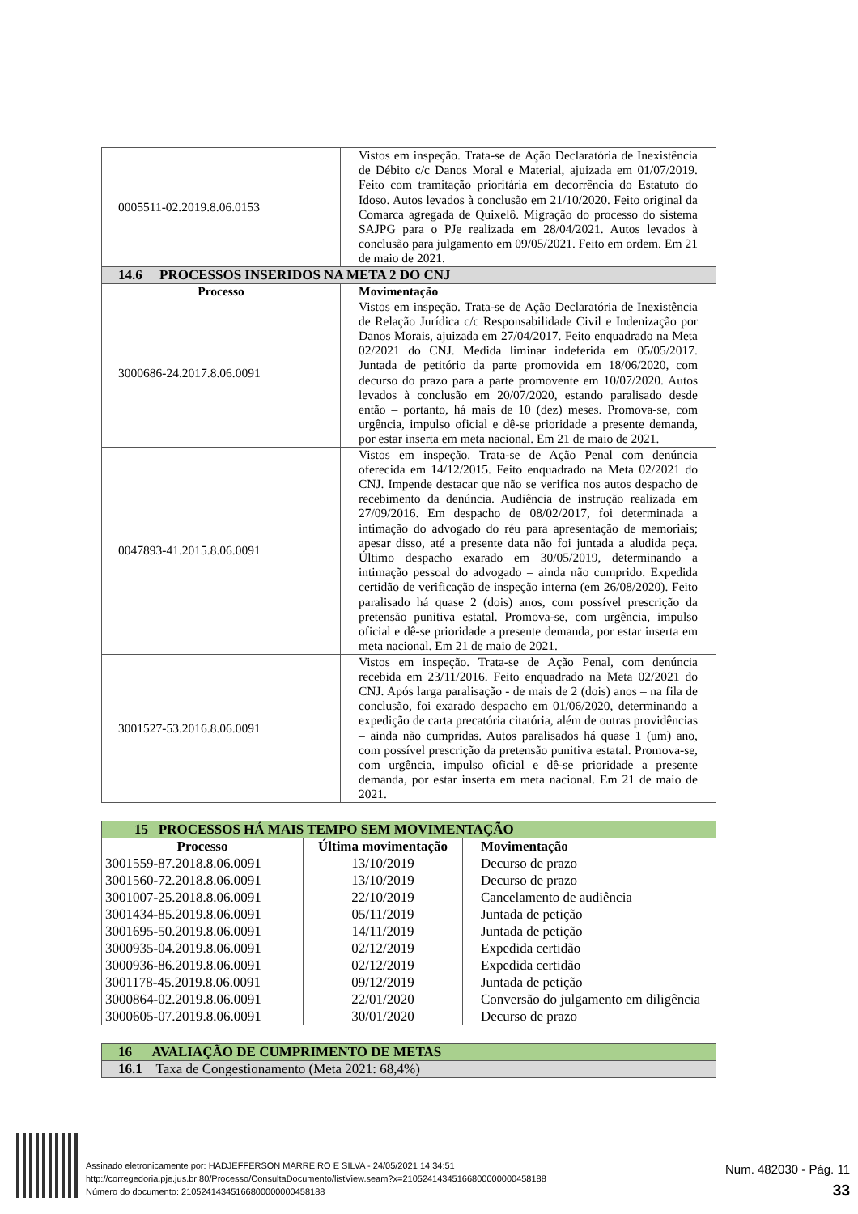| 0005511-02.2019.8.06.0153 | Vistos em inspeção. Trata-se de Ação Declaratória de Inexistência de Débito c/c Danos Moral e Material, ajuizada em 01/07/2019. Feito com tramitação prioritária em decorrência do Estatuto do Idoso. Autos levados à conclusão em 21/10/2020. Feito original da Comarca agregada de Quixelô. Migração do processo do sistema SAJPG para o PJe realizada em 28/04/2021. Autos levados à conclusão para julgamento em 09/05/2021. Feito em ordem. Em 21 de maio de 2021. |
| 14.6 PROCESSOS INSERIDOS NA META 2 DO CNJ | |
| Processo | Movimentação |
| 3000686-24.2017.8.06.0091 | Vistos em inspeção. Trata-se de Ação Declaratória de Inexistência de Relação Jurídica c/c Responsabilidade Civil e Indenização por Danos Morais, ajuizada em 27/04/2017. Feito enquadrado na Meta 02/2021 do CNJ. Medida liminar indeferida em 05/05/2017. Juntada de petitório da parte promovida em 18/06/2020, com decurso do prazo para a parte promovente em 10/07/2020. Autos levados à conclusão em 20/07/2020, estando paralisado desde então – portanto, há mais de 10 (dez) meses. Promova-se, com urgência, impulso oficial e dê-se prioridade a presente demanda, por estar inserta em meta nacional. Em 21 de maio de 2021. |
| 0047893-41.2015.8.06.0091 | Vistos em inspeção. Trata-se de Ação Penal com denúncia oferecida em 14/12/2015. Feito enquadrado na Meta 02/2021 do CNJ. Impende destacar que não se verifica nos autos despacho de recebimento da denúncia. Audiência de instrução realizada em 27/09/2016. Em despacho de 08/02/2017, foi determinada a intimação do advogado do réu para apresentação de memoriais; apesar disso, até a presente data não foi juntada a aludida peça. Último despacho exarado em 30/05/2019, determinando a intimação pessoal do advogado – ainda não cumprido. Expedida certidão de verificação de inspeção interna (em 26/08/2020). Feito paralisado há quase 2 (dois) anos, com possível prescrição da pretensão punitiva estatal. Promova-se, com urgência, impulso oficial e dê-se prioridade a presente demanda, por estar inserta em meta nacional. Em 21 de maio de 2021. |
| 3001527-53.2016.8.06.0091 | Vistos em inspeção. Trata-se de Ação Penal, com denúncia recebida em 23/11/2016. Feito enquadrado na Meta 02/2021 do CNJ. Após larga paralisação - de mais de 2 (dois) anos – na fila de conclusão, foi exarado despacho em 01/06/2020, determinando a expedição de carta precatória citatória, além de outras providências – ainda não cumpridas. Autos paralisados há quase 1 (um) ano, com possível prescrição da pretensão punitiva estatal. Promova-se, com urgência, impulso oficial e dê-se prioridade a presente demanda, por estar inserta em meta nacional. Em 21 de maio de 2021. |
| 15 PROCESSOS HÁ MAIS TEMPO SEM MOVIMENTAÇÃO | | |
| Processo | Última movimentação | Movimentação |
| 3001559-87.2018.8.06.0091 | 13/10/2019 | Decurso de prazo |
| 3001560-72.2018.8.06.0091 | 13/10/2019 | Decurso de prazo |
| 3001007-25.2018.8.06.0091 | 22/10/2019 | Cancelamento de audiência |
| 3001434-85.2019.8.06.0091 | 05/11/2019 | Juntada de petição |
| 3001695-50.2019.8.06.0091 | 14/11/2019 | Juntada de petição |
| 3000935-04.2019.8.06.0091 | 02/12/2019 | Expedida certidão |
| 3000936-86.2019.8.06.0091 | 02/12/2019 | Expedida certidão |
| 3001178-45.2019.8.06.0091 | 09/12/2019 | Juntada de petição |
| 3000864-02.2019.8.06.0091 | 22/01/2020 | Conversão do julgamento em diligência |
| 3000605-07.2019.8.06.0091 | 30/01/2020 | Decurso de prazo |
| 16 AVALIAÇÃO DE CUMPRIMENTO DE METAS |
| 16.1 Taxa de Congestionamento (Meta 2021: 68,4%) |
Assinado eletronicamente por: HADJEFFERSON MARREIRO E SILVA - 24/05/2021 14:34:51
http://corregedoria.pje.jus.br:80/Processo/ConsultaDocumento/listView.seam?x=21052414345166800000000458188
Número do documento: 21052414345166800000000458188
Num. 482030 - Pág. 11
33